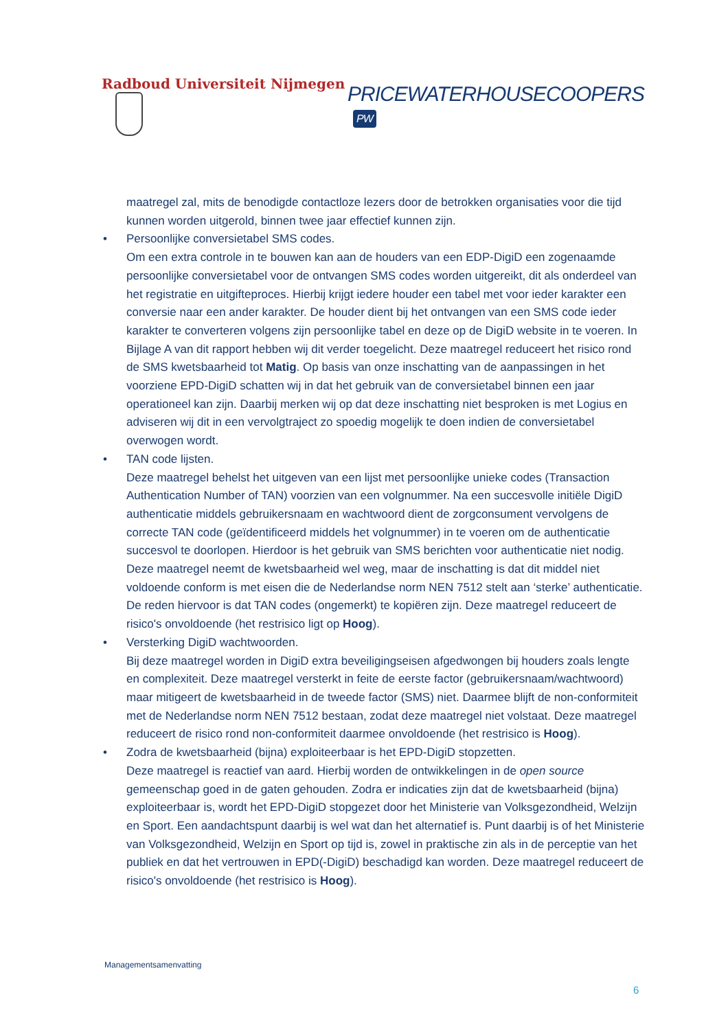Radboud Universiteit Nijmegen
PRICEWATERHOUSECOOPERS PW
maatregel zal, mits de benodigde contactloze lezers door de betrokken organisaties voor die tijd kunnen worden uitgerold, binnen twee jaar effectief kunnen zijn.
• Persoonlijke conversietabel SMS codes.
Om een extra controle in te bouwen kan aan de houders van een EDP-DigiD een zogenaamde persoonlijke conversietabel voor de ontvangen SMS codes worden uitgereikt, dit als onderdeel van het registratie en uitgifteproces. Hierbij krijgt iedere houder een tabel met voor ieder karakter een conversie naar een ander karakter. De houder dient bij het ontvangen van een SMS code ieder karakter te converteren volgens zijn persoonlijke tabel en deze op de DigiD website in te voeren. In Bijlage A van dit rapport hebben wij dit verder toegelicht. Deze maatregel reduceert het risico rond de SMS kwetsbaarheid tot Matig. Op basis van onze inschatting van de aanpassingen in het voorziene EPD-DigiD schatten wij in dat het gebruik van de conversietabel binnen een jaar operationeel kan zijn. Daarbij merken wij op dat deze inschatting niet besproken is met Logius en adviseren wij dit in een vervolgtraject zo spoedig mogelijk te doen indien de conversietabel overwogen wordt.
• TAN code lijsten.
Deze maatregel behelst het uitgeven van een lijst met persoonlijke unieke codes (Transaction Authentication Number of TAN) voorzien van een volgnummer. Na een succesvolle initiële DigiD authenticatie middels gebruikersnaam en wachtwoord dient de zorgconsument vervolgens de correcte TAN code (geïdentificeerd middels het volgnummer) in te voeren om de authenticatie succesvol te doorlopen. Hierdoor is het gebruik van SMS berichten voor authenticatie niet nodig. Deze maatregel neemt de kwetsbaarheid wel weg, maar de inschatting is dat dit middel niet voldoende conform is met eisen die de Nederlandse norm NEN 7512 stelt aan ‘sterke’ authenticatie. De reden hiervoor is dat TAN codes (ongemerkt) te kopiëren zijn. Deze maatregel reduceert de risico's onvoldoende (het restrisico ligt op Hoog).
• Versterking DigiD wachtwoorden.
Bij deze maatregel worden in DigiD extra beveiligingseisen afgedwongen bij houders zoals lengte en complexiteit. Deze maatregel versterkt in feite de eerste factor (gebruikersnaam/wachtwoord) maar mitigeert de kwetsbaarheid in de tweede factor (SMS) niet. Daarmee blijft de non-conformiteit met de Nederlandse norm NEN 7512 bestaan, zodat deze maatregel niet volstaat. Deze maatregel reduceert de risico rond non-conformiteit daarmee onvoldoende (het restrisico is Hoog).
• Zodra de kwetsbaarheid (bijna) exploiteerbaar is het EPD-DigiD stopzetten.
Deze maatregel is reactief van aard. Hierbij worden de ontwikkelingen in de open source gemeenschap goed in de gaten gehouden. Zodra er indicaties zijn dat de kwetsbaarheid (bijna) exploiteerbaar is, wordt het EPD-DigiD stopgezet door het Ministerie van Volksgezondheid, Welzijn en Sport. Een aandachtspunt daarbij is wel wat dan het alternatief is. Punt daarbij is of het Ministerie van Volksgezondheid, Welzijn en Sport op tijd is, zowel in praktische zin als in de perceptie van het publiek en dat het vertrouwen in EPD(-DigiD) beschadigd kan worden. Deze maatregel reduceert de risico's onvoldoende (het restrisico is Hoog).
Managementsamenvatting
6